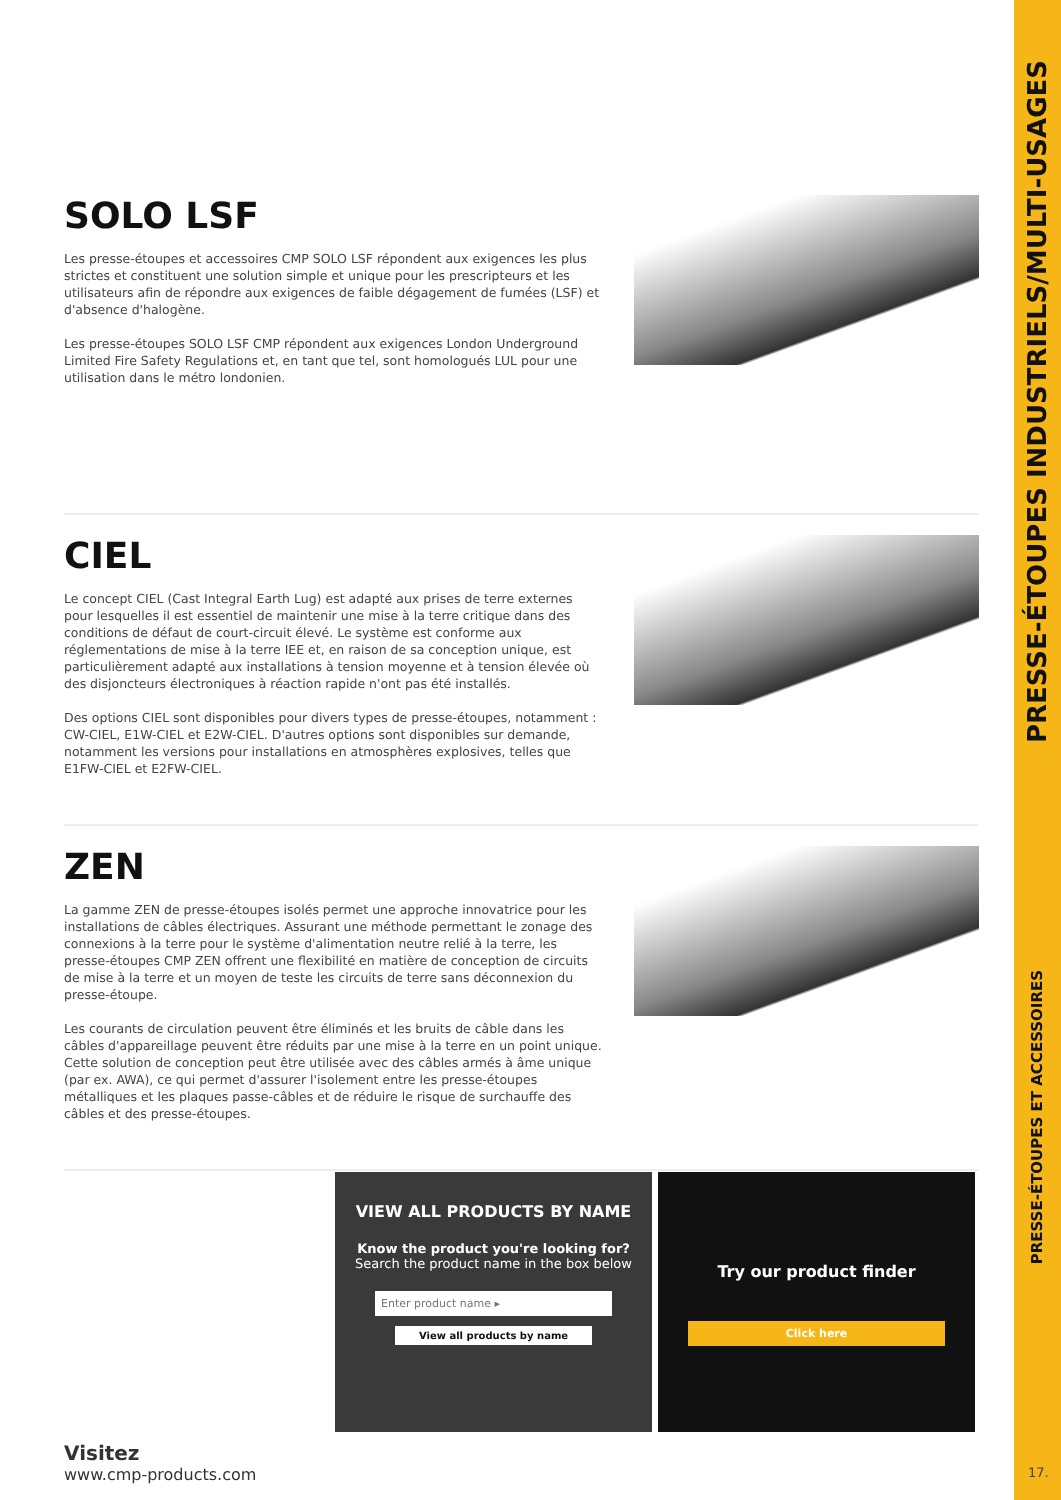SOLO LSF
Les presse-étoupes et accessoires CMP SOLO LSF répondent aux exigences les plus strictes et constituent une solution simple et unique pour les prescripteurs et les utilisateurs afin de répondre aux exigences de faible dégagement de fumées (LSF) et d'absence d'halogène.
Les presse-étoupes SOLO LSF CMP répondent aux exigences London Underground Limited Fire Safety Regulations et, en tant que tel, sont homologués LUL pour une utilisation dans le métro londonien.
CIEL
Le concept CIEL (Cast Integral Earth Lug) est adapté aux prises de terre externes pour lesquelles il est essentiel de maintenir une mise à la terre critique dans des conditions de défaut de court-circuit élevé. Le système est conforme aux réglementations de mise à la terre IEE et, en raison de sa conception unique, est particulièrement adapté aux installations à tension moyenne et à tension élevée où des disjoncteurs électroniques à réaction rapide n'ont pas été installés.
Des options CIEL sont disponibles pour divers types de presse-étoupes, notamment : CW-CIEL, E1W-CIEL et E2W-CIEL. D'autres options sont disponibles sur demande, notamment les versions pour installations en atmosphères explosives, telles que E1FW-CIEL et E2FW-CIEL.
ZEN
La gamme ZEN de presse-étoupes isolés permet une approche innovatrice pour les installations de câbles électriques. Assurant une méthode permettant le zonage des connexions à la terre pour le système d'alimentation neutre relié à la terre, les presse-étoupes CMP ZEN offrent une flexibilité en matière de conception de circuits de mise à la terre et un moyen de teste les circuits de terre sans déconnexion du presse-étoupe.
Les courants de circulation peuvent être éliminés et les bruits de câble dans les câbles d'appareillage peuvent être réduits par une mise à la terre en un point unique. Cette solution de conception peut être utilisée avec des câbles armés à âme unique (par ex. AWA), ce qui permet d'assurer l'isolement entre les presse-étoupes métalliques et les plaques passe-câbles et de réduire le risque de surchauffe des câbles et des presse-étoupes.
Visitez
www.cmp-products.com
VIEW ALL PRODUCTS BY NAME
Know the product you're looking for?
Search the product name in the box below
Enter product name ▸
View all products by name
Try our product finder
Click here
PRESSE-ÉTOUPES INDUSTRIELS/MULTI-USAGES
PRESSE-ÉTOUPES ET ACCESSOIRES
17.